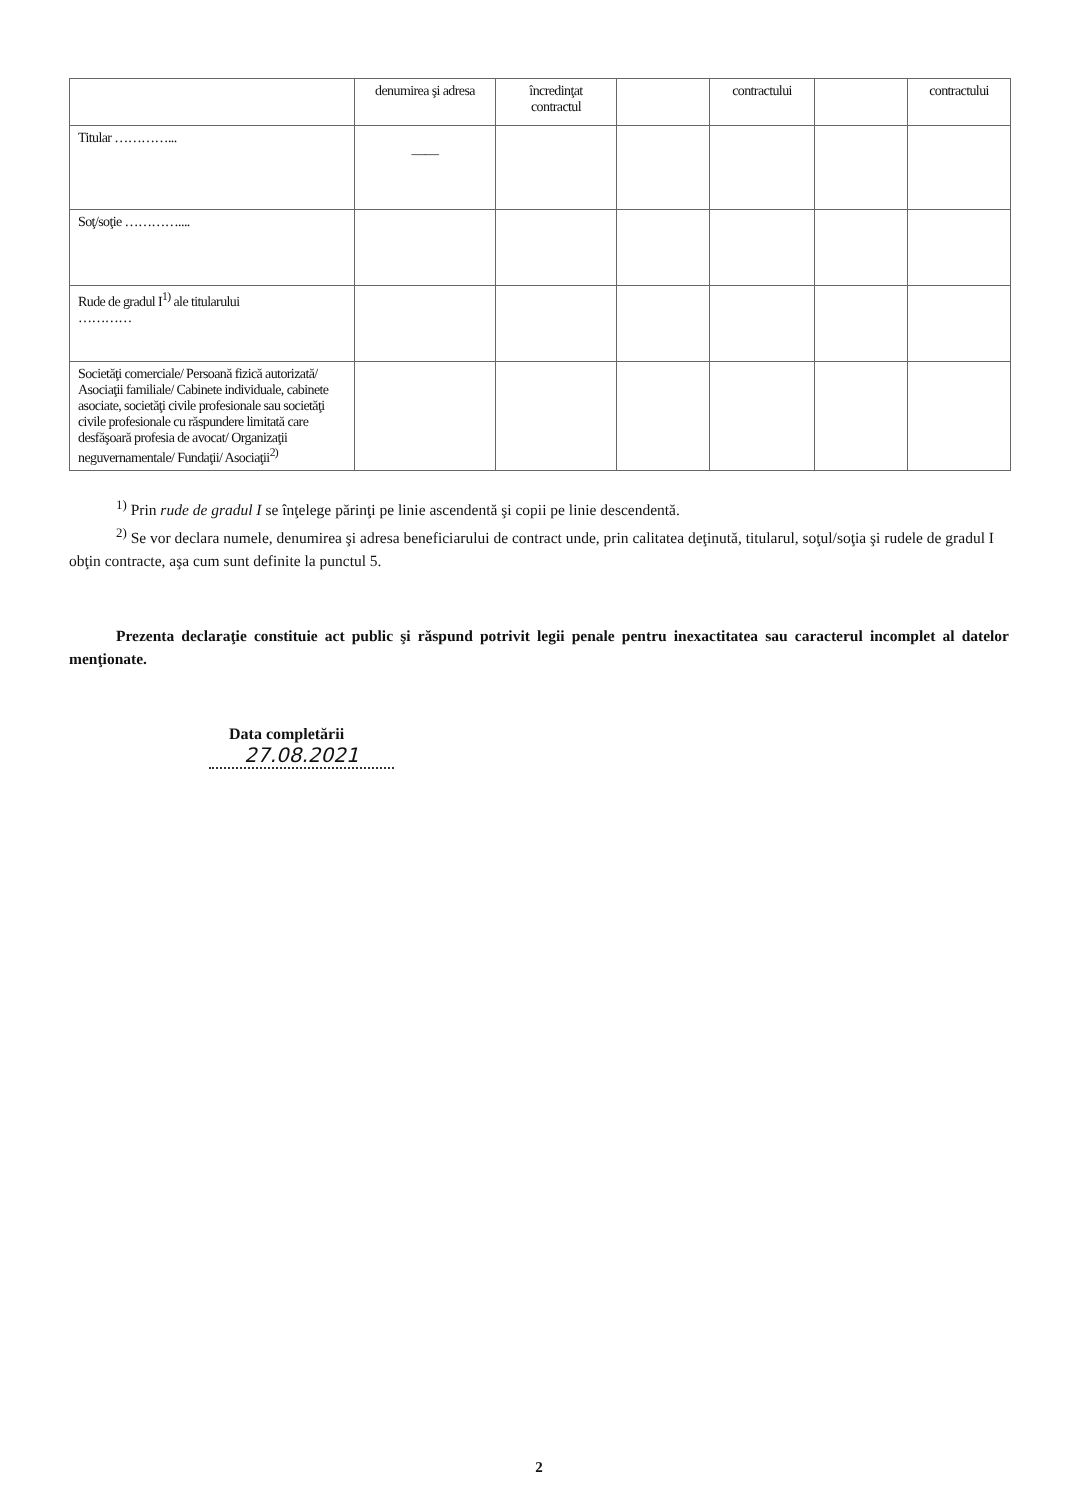| | denumirea şi adresa | încredinţat contractul | | contractului | | contractului |
| Titular …………... | —— | | | | | |
| Soţ/soţie ………….... | | | | | | |
| Rude de gradul I<sup>1)</sup> ale titularului ………… | | | | | | |
| Societăţi comerciale/ Persoană fizică autorizată/ Asociaţii familiale/ Cabinete individuale, cabinete asociate, societăţi civile profesionale sau societăţi civile profesionale cu răspundere limitată care desfăşoară profesia de avocat/ Organizaţii neguvernamentale/ Fundaţii/ Asociaţii<sup>2)</sup> | | | | | | |
<sup>1)</sup> Prin rude de gradul I se înţelege părinţi pe linie ascendentă şi copii pe linie descendentă.
<sup>2)</sup> Se vor declara numele, denumirea şi adresa beneficiarului de contract unde, prin calitatea deţinută, titularul, soţul/soţia şi rudele de gradul I obţin contracte, aşa cum sunt definite la punctul 5.
Prezenta declaraţie constituie act public şi răspund potrivit legii penale pentru inexactitatea sau caracterul incomplet al datelor menţionate.
Data completării
27.08.2021
2